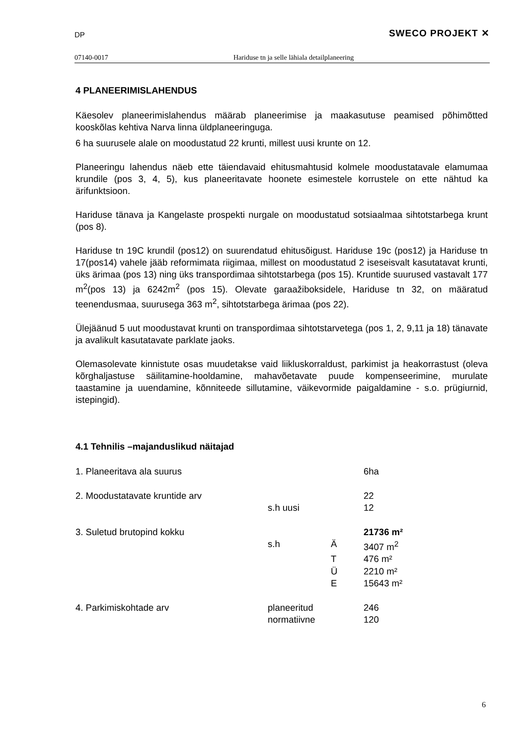DP SWECO PROJEKT ✕
07140-0017 Hariduse tn ja selle lähiala detailplaneering
4 PLANEERIMISLAHENDUS
Käesolev planeerimislahendus määrab planeerimise ja maakasutuse peamised põhimõtted kooskõlas kehtiva Narva linna üldplaneeringuga.
6 ha suurusele alale on moodustatud 22 krunti, millest uusi krunte on 12.
Planeeringu lahendus näeb ette täiendavaid ehitusmahtusid kolmele moodustatavale elamumaa krundile (pos 3, 4, 5), kus planeeritavate hoonete esimestele korrustele on ette nähtud ka ärifunktsioon.
Hariduse tänava ja Kangelaste prospekti nurgale on moodustatud sotsiaalmaa sihtotstarbega krunt (pos 8).
Hariduse tn 19C krundil (pos12) on suurendatud ehitusõigust. Hariduse 19c (pos12) ja Hariduse tn 17(pos14) vahele jääb reformimata riigimaa, millest on moodustatud 2 iseseisvalt kasutatavat krunti, üks ärimaa (pos 13) ning üks transpordimaa sihtotstarbega (pos 15). Kruntide suurused vastavalt 177 m<sup>2</sup>(pos 13) ja 6242m<sup>2</sup> (pos 15). Olevate garaažiboksidele, Hariduse tn 32, on määratud teenendusmaa, suurusega 363 m<sup>2</sup>, sihtotstarbega ärimaa (pos 22).
Ülejäänud 5 uut moodustavat krunti on transpordimaa sihtotstarvetega (pos 1, 2, 9,11 ja 18) tänavate ja avalikult kasutatavate parklate jaoks.
Olemasolevate kinnistute osas muudetakse vaid liikluskorraldust, parkimist ja heakorrastust (oleva kõrghaljastuse säilitamine-hooldamine, mahavõetavate puude kompenseerimine, murulate taastamine ja uuendamine, kõnniteede sillutamine, väikevormide paigaldamine - s.o. prügiurnid, istepingid).
4.1 Tehnilis –majanduslikud näitajad
| 1. Planeeritava ala suurus | | | 6ha |
| 2. Moodustatavate kruntide arv | | | 22 |
| | s.h uusi | | 12 |
| 3. Suletud brutopind kokku | | | 21736 m² |
| | s.h | Ä | 3407 m<sup>2</sup> |
| | | T | 476 m² |
| | | Ü | 2210 m² |
| | | E | 15643 m² |
| 4. Parkimiskohtade arv | planeeritud | | 246 |
| | normatiivne | | 120 |
6